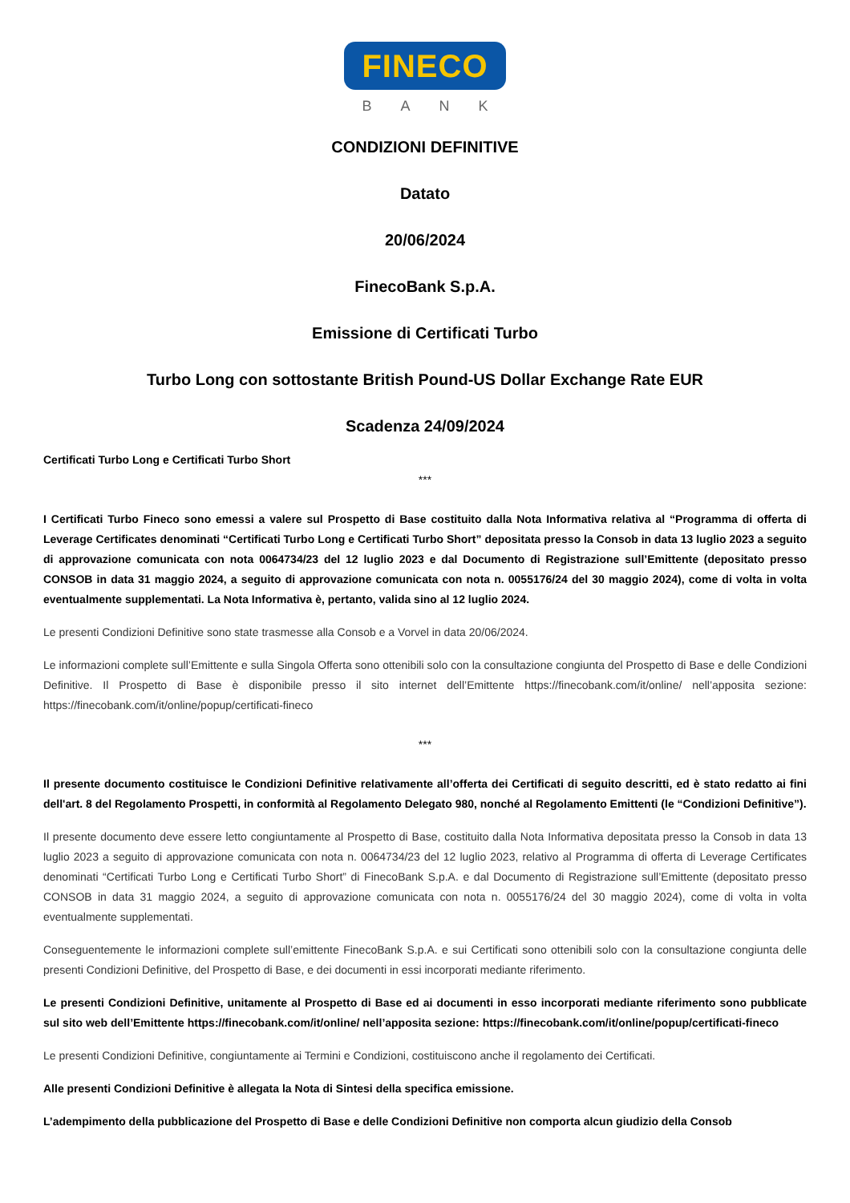FINECO
BANK
CONDIZIONI DEFINITIVE
Datato
20/06/2024
FinecoBank S.p.A.
Emissione di Certificati Turbo
Turbo Long con sottostante British Pound-US Dollar Exchange Rate EUR
Scadenza 24/09/2024
Certificati Turbo Long e Certificati Turbo Short
***
I Certificati Turbo Fineco sono emessi a valere sul Prospetto di Base costituito dalla Nota Informativa relativa al “Programma di offerta di Leverage Certificates denominati “Certificati Turbo Long e Certificati Turbo Short” depositata presso la Consob in data 13 luglio 2023 a seguito di approvazione comunicata con nota 0064734/23 del 12 luglio 2023 e dal Documento di Registrazione sull’Emittente (depositato presso CONSOB in data 31 maggio 2024, a seguito di approvazione comunicata con nota n. 0055176/24 del 30 maggio 2024), come di volta in volta eventualmente supplementati. La Nota Informativa è, pertanto, valida sino al 12 luglio 2024.
Le presenti Condizioni Definitive sono state trasmesse alla Consob e a Vorvel in data 20/06/2024.
Le informazioni complete sull’Emittente e sulla Singola Offerta sono ottenibili solo con la consultazione congiunta del Prospetto di Base e delle Condizioni Definitive. Il Prospetto di Base è disponibile presso il sito internet dell’Emittente https://finecobank.com/it/online/ nell’apposita sezione: https://finecobank.com/it/online/popup/certificati-fineco
***
Il presente documento costituisce le Condizioni Definitive relativamente all’offerta dei Certificati di seguito descritti, ed è stato redatto ai fini dell'art. 8 del Regolamento Prospetti, in conformità al Regolamento Delegato 980, nonché al Regolamento Emittenti (le “Condizioni Definitive”).
Il presente documento deve essere letto congiuntamente al Prospetto di Base, costituito dalla Nota Informativa depositata presso la Consob in data 13 luglio 2023 a seguito di approvazione comunicata con nota n. 0064734/23 del 12 luglio 2023, relativo al Programma di offerta di Leverage Certificates denominati “Certificati Turbo Long e Certificati Turbo Short” di FinecoBank S.p.A. e dal Documento di Registrazione sull’Emittente (depositato presso CONSOB in data 31 maggio 2024, a seguito di approvazione comunicata con nota n. 0055176/24 del 30 maggio 2024), come di volta in volta eventualmente supplementati.
Conseguentemente le informazioni complete sull’emittente FinecoBank S.p.A. e sui Certificati sono ottenibili solo con la consultazione congiunta delle presenti Condizioni Definitive, del Prospetto di Base, e dei documenti in essi incorporati mediante riferimento.
Le presenti Condizioni Definitive, unitamente al Prospetto di Base ed ai documenti in esso incorporati mediante riferimento sono pubblicate sul sito web dell’Emittente https://finecobank.com/it/online/ nell’apposita sezione: https://finecobank.com/it/online/popup/certificati-fineco
Le presenti Condizioni Definitive, congiuntamente ai Termini e Condizioni, costituiscono anche il regolamento dei Certificati.
Alle presenti Condizioni Definitive è allegata la Nota di Sintesi della specifica emissione.
L’adempimento della pubblicazione del Prospetto di Base e delle Condizioni Definitive non comporta alcun giudizio della Consob